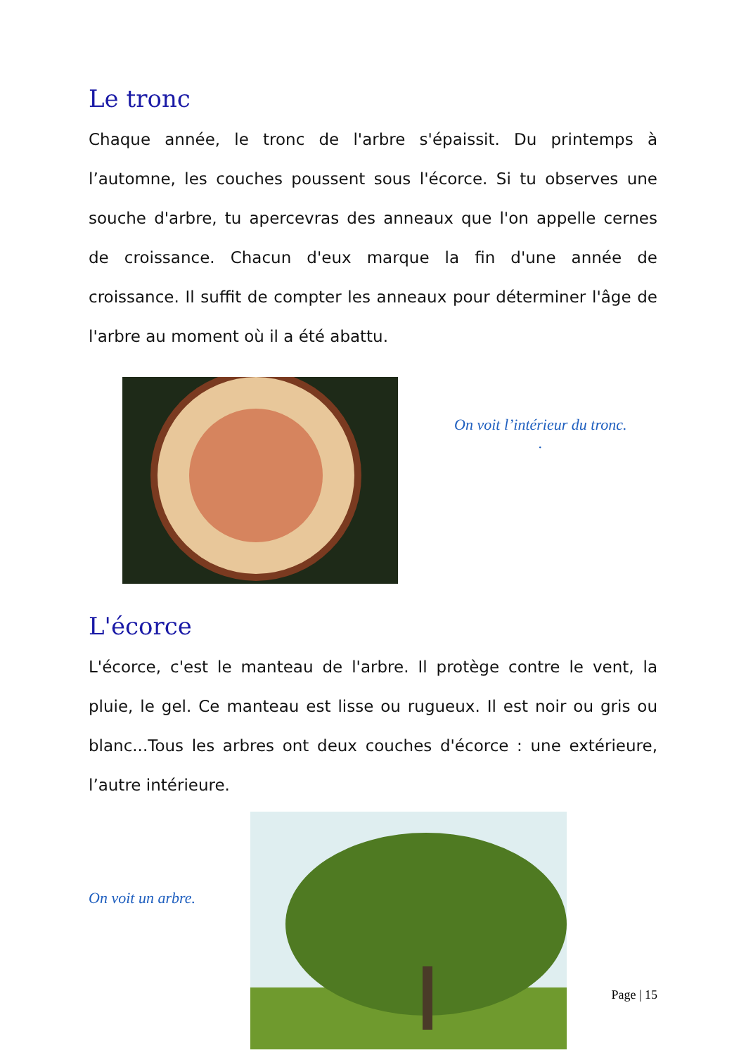Le tronc
Chaque année, le tronc de l'arbre s'épaissit. Du printemps à l’automne, les couches poussent sous l'écorce. Si tu observes une souche d'arbre, tu apercevras des anneaux que l'on appelle cernes de croissance. Chacun d'eux marque la fin d'une année de croissance. Il suffit de compter les anneaux pour déterminer l'âge de l'arbre au moment où il a été abattu.
On voit l’intérieur du tronc.
.
L'écorce
L'écorce, c'est le manteau de l'arbre. Il protège contre le vent, la pluie, le gel. Ce manteau est lisse ou rugueux. Il est noir ou gris ou blanc...Tous les arbres ont deux couches d'écorce : une extérieure, l’autre intérieure.
On voit un arbre.
Page | 15